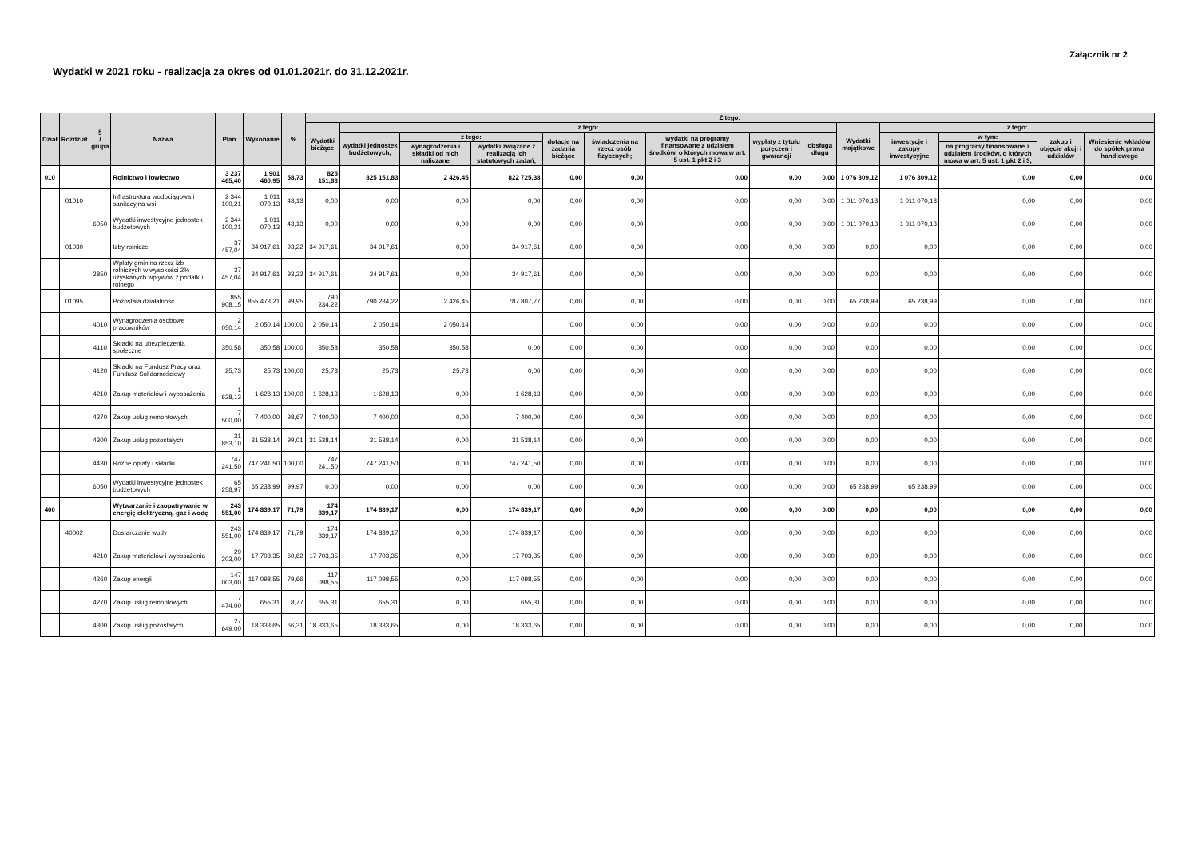Załącznik nr 2
Wydatki w 2021 roku - realizacja za okres od 01.01.2021r. do 31.12.2021r.
| Dział | Rozdział | § / grupa | Nazwa | Plan | Wykonanie | % | Z tego: | | | | | | | | | | | | | |
| --- | --- | --- | --- | --- | --- | --- | --- | --- | --- | --- | --- | --- | --- | --- | --- | --- | --- | --- | --- | --- |
| | | | | | | | Wydatki bieżące | z tego: | | | | | | | | Wydatki majątkowe | z tego: | | | |
| | | | | | | | | wydatki jednostek budżetowych, | z tego: | | dotacje na zadania bieżące | świadczenia na rzecz osób fizycznych; | wydatki na programy finansowane z udziałem środków, o których mowa w art. 5 ust. 1 pkt 2 i 3 | wypłaty z tytułu poręczeń i gwarancji | obsługa długu | | inwestycje i zakupy inwestycyjne | w tym: | zakup i objęcie akcji i udziałów | Wniesienie wkładów do spółek prawa handlowego |
| | | | | | | | | | wynagrodzenia i składki od nich naliczane | wydatki związane z realizacją ich statutowych zadań; | | | | | | | | na programy finansowane z udziałem środków, o których mowa w art. 5 ust. 1 pkt 2 i 3, | | |
| 010 | | | Rolnictwo i łowiectwo | 3 237 465,40 | 1 901 460,95 | 58,73 | 825 151,83 | 825 151,83 | 2 426,45 | 822 725,38 | 0,00 | 0,00 | 0,00 | 0,00 | 0,00 | 1 076 309,12 | 1 076 309,12 | 0,00 | 0,00 | 0,00 |
| | 01010 | | Infrastruktura wodociągowa i sanitacyjna wsi | 2 344 100,21 | 1 011 070,13 | 43,13 | 0,00 | 0,00 | 0,00 | 0,00 | 0,00 | 0,00 | 0,00 | 0,00 | 0,00 | 1 011 070,13 | 1 011 070,13 | 0,00 | 0,00 | 0,00 |
| | | 6050 | Wydatki inwestycyjne jednostek budżetowych | 2 344 100,21 | 1 011 070,13 | 43,13 | 0,00 | 0,00 | 0,00 | 0,00 | 0,00 | 0,00 | 0,00 | 0,00 | 0,00 | 1 011 070,13 | 1 011 070,13 | 0,00 | 0,00 | 0,00 |
| | 01030 | | Izby rolnicze | 37 457,04 | 34 917,61 | 93,22 | 34 917,61 | 34 917,61 | 0,00 | 34 917,61 | 0,00 | 0,00 | 0,00 | 0,00 | 0,00 | 0,00 | 0,00 | 0,00 | 0,00 | 0,00 |
| | | 2850 | Wpłaty gmin na rzecz izb rolniczych w wysokości 2% uzyskanych wpływów z podatku rolnego | 37 457,04 | 34 917,61 | 93,22 | 34 917,61 | 34 917,61 | 0,00 | 34 917,61 | 0,00 | 0,00 | 0,00 | 0,00 | 0,00 | 0,00 | 0,00 | 0,00 | 0,00 | 0,00 |
| | 01095 | | Pozostała działalność | 855 908,15 | 855 473,21 | 99,95 | 790 234,22 | 790 234,22 | 2 426,45 | 787 807,77 | 0,00 | 0,00 | 0,00 | 0,00 | 0,00 | 65 238,99 | 65 238,99 | 0,00 | 0,00 | 0,00 |
| | | 4010 | Wynagrodzenia osobowe pracowników | 2 050,14 | 2 050,14 | 100,00 | 2 050,14 | 2 050,14 | 2 050,14 | | 0,00 | 0,00 | 0,00 | 0,00 | 0,00 | 0,00 | 0,00 | 0,00 | 0,00 | 0,00 |
| | | 4110 | Składki na ubezpieczenia społeczne | 350,58 | 350,58 | 100,00 | 350,58 | 350,58 | 350,58 | 0,00 | 0,00 | 0,00 | 0,00 | 0,00 | 0,00 | 0,00 | 0,00 | 0,00 | 0,00 | 0,00 |
| | | 4120 | Składki na Fundusz Pracy oraz Fundusz Solidarnościowy | 25,73 | 25,73 | 100,00 | 25,73 | 25,73 | 25,73 | 0,00 | 0,00 | 0,00 | 0,00 | 0,00 | 0,00 | 0,00 | 0,00 | 0,00 | 0,00 | 0,00 |
| | | 4210 | Zakup materiałów i wyposażenia | 1 628,13 | 1 628,13 | 100,00 | 1 628,13 | 1 628,13 | 0,00 | 1 628,13 | 0,00 | 0,00 | 0,00 | 0,00 | 0,00 | 0,00 | 0,00 | 0,00 | 0,00 | 0,00 |
| | | 4270 | Zakup usług remontowych | 7 500,00 | 7 400,00 | 98,67 | 7 400,00 | 7 400,00 | 0,00 | 7 400,00 | 0,00 | 0,00 | 0,00 | 0,00 | 0,00 | 0,00 | 0,00 | 0,00 | 0,00 | 0,00 |
| | | 4300 | Zakup usług pozostałych | 31 853,10 | 31 538,14 | 99,01 | 31 538,14 | 31 538,14 | 0,00 | 31 538,14 | 0,00 | 0,00 | 0,00 | 0,00 | 0,00 | 0,00 | 0,00 | 0,00 | 0,00 | 0,00 |
| | | 4430 | Różne opłaty i składki | 747 241,50 | 747 241,50 | 100,00 | 747 241,50 | 747 241,50 | 0,00 | 747 241,50 | 0,00 | 0,00 | 0,00 | 0,00 | 0,00 | 0,00 | 0,00 | 0,00 | 0,00 | 0,00 |
| | | 6050 | Wydatki inwestycyjne jednostek budżetowych | 65 258,97 | 65 238,99 | 99,97 | 0,00 | 0,00 | 0,00 | 0,00 | 0,00 | 0,00 | 0,00 | 0,00 | 0,00 | 65 238,99 | 65 238,99 | 0,00 | 0,00 | 0,00 |
| 400 | | | Wytwarzanie i zaopatrywanie w energię elektryczną, gaz i wodę | 243 551,00 | 174 839,17 | 71,79 | 174 839,17 | 174 839,17 | 0,00 | 174 839,17 | 0,00 | 0,00 | 0,00 | 0,00 | 0,00 | 0,00 | 0,00 | 0,00 | 0,00 | 0,00 |
| | 40002 | | Dostarczanie wody | 243 551,00 | 174 839,17 | 71,79 | 174 839,17 | 174 839,17 | 0,00 | 174 839,17 | 0,00 | 0,00 | 0,00 | 0,00 | 0,00 | 0,00 | 0,00 | 0,00 | 0,00 | 0,00 |
| | | 4210 | Zakup materiałów i wyposażenia | 29 203,00 | 17 703,35 | 60,62 | 17 703,35 | 17 703,35 | 0,00 | 17 703,35 | 0,00 | 0,00 | 0,00 | 0,00 | 0,00 | 0,00 | 0,00 | 0,00 | 0,00 | 0,00 |
| | | 4260 | Zakup energii | 147 003,00 | 117 098,55 | 79,66 | 117 098,55 | 117 098,55 | 0,00 | 117 098,55 | 0,00 | 0,00 | 0,00 | 0,00 | 0,00 | 0,00 | 0,00 | 0,00 | 0,00 | 0,00 |
| | | 4270 | Zakup usług remontowych | 7 474,00 | 655,31 | 8,77 | 655,31 | 655,31 | 0,00 | 655,31 | 0,00 | 0,00 | 0,00 | 0,00 | 0,00 | 0,00 | 0,00 | 0,00 | 0,00 | 0,00 |
| | | 4300 | Zakup usług pozostałych | 27 649,00 | 18 333,65 | 66,31 | 18 333,65 | 18 333,65 | 0,00 | 18 333,65 | 0,00 | 0,00 | 0,00 | 0,00 | 0,00 | 0,00 | 0,00 | 0,00 | 0,00 | 0,00 |